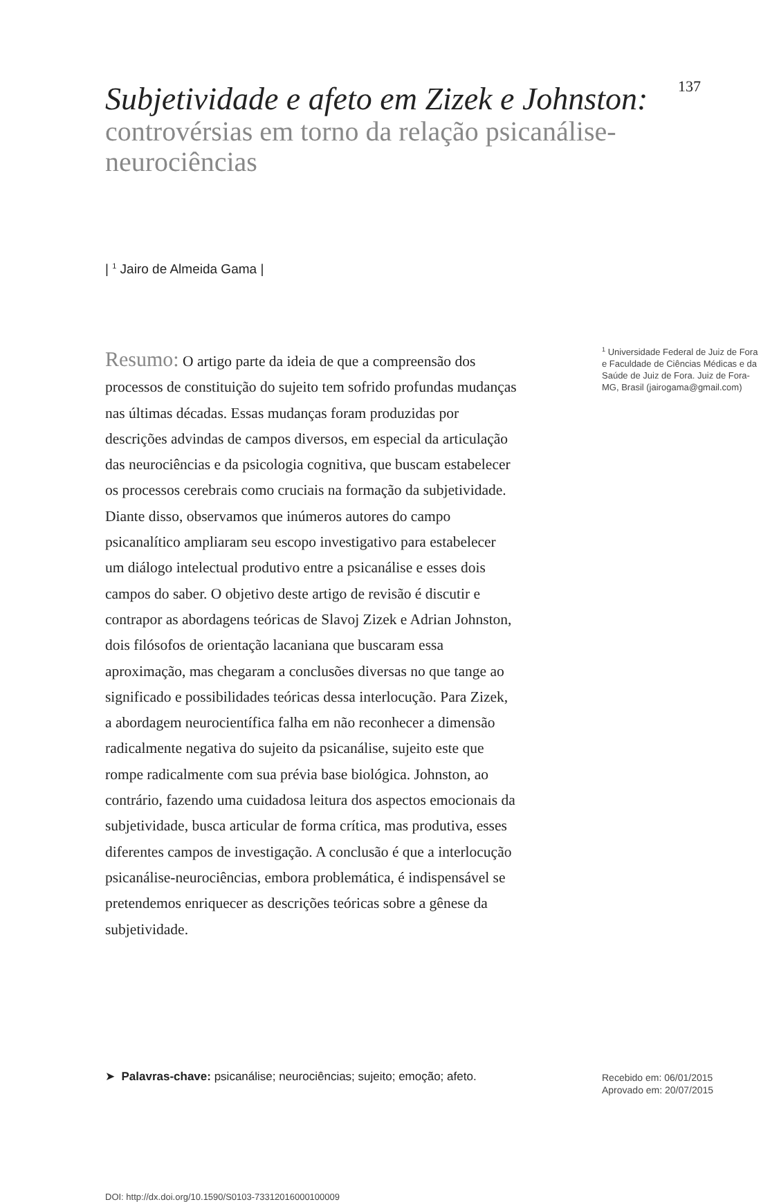Subjetividade e afeto em Zizek e Johnston:
controvérsias em torno da relação psicanálise-neurociências
137
| <sup>1</sup> Jairo de Almeida Gama |
Resumo: O artigo parte da ideia de que a compreensão dos processos de constituição do sujeito tem sofrido profundas mudanças nas últimas décadas. Essas mudanças foram produzidas por descrições advindas de campos diversos, em especial da articulação das neurociências e da psicologia cognitiva, que buscam estabelecer os processos cerebrais como cruciais na formação da subjetividade. Diante disso, observamos que inúmeros autores do campo psicanalítico ampliaram seu escopo investigativo para estabelecer um diálogo intelectual produtivo entre a psicanálise e esses dois campos do saber. O objetivo deste artigo de revisão é discutir e contrapor as abordagens teóricas de Slavoj Zizek e Adrian Johnston, dois filósofos de orientação lacaniana que buscaram essa aproximação, mas chegaram a conclusões diversas no que tange ao significado e possibilidades teóricas dessa interlocução. Para Zizek, a abordagem neurocientífica falha em não reconhecer a dimensão radicalmente negativa do sujeito da psicanálise, sujeito este que rompe radicalmente com sua prévia base biológica. Johnston, ao contrário, fazendo uma cuidadosa leitura dos aspectos emocionais da subjetividade, busca articular de forma crítica, mas produtiva, esses diferentes campos de investigação. A conclusão é que a interlocução psicanálise-neurociências, embora problemática, é indispensável se pretendemos enriquecer as descrições teóricas sobre a gênese da subjetividade.
<sup>1</sup> Universidade Federal de Juiz de Fora e Faculdade de Ciências Médicas e da Saúde de Juiz de Fora. Juiz de Fora-MG, Brasil (jairogama@gmail.com)
➤ Palavras-chave: psicanálise; neurociências; sujeito; emoção; afeto.
Recebido em: 06/01/2015
Aprovado em: 20/07/2015
DOI: http://dx.doi.org/10.1590/S0103-73312016000100009